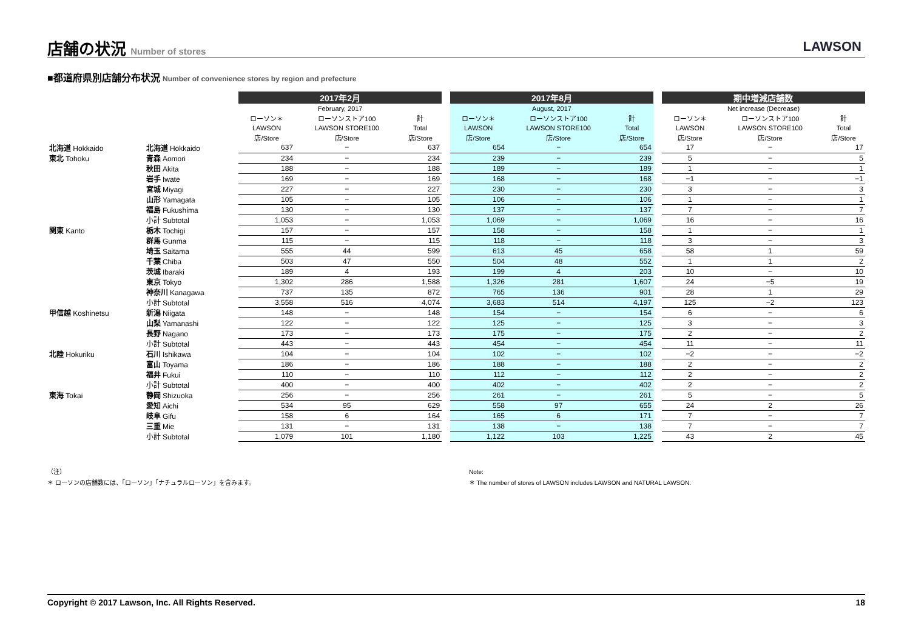店舗の状況 Number of stores
LAWSON
■都道府県別店舗分布状況 Number of convenience stores by region and prefecture
| | | 2017年2月 | | | | 2017年8月 | | | | 期中増減店舗数 | | |
| --- | --- | --- | --- | --- | --- | --- | --- | --- | --- | --- | --- | --- |
| | | February, 2017 | | | | August, 2017 | | | | Net increase (Decrease) | | |
| | | ローソン＊ | ローソンストア100 | 計 | | ローソン＊ | ローソンストア100 | 計 | | ローソン＊ | ローソンストア100 | 計 |
| | | LAWSON | LAWSON STORE100 | Total | | LAWSON | LAWSON STORE100 | Total | | LAWSON | LAWSON STORE100 | Total |
| | | 店/Store | 店/Store | 店/Store | | 店/Store | 店/Store | 店/Store | | 店/Store | 店/Store | 店/Store |
| 北海道 Hokkaido | 北海道 Hokkaido | 637 | − | 637 | | 654 | − | 654 | | 17 | − | 17 |
| 東北 Tohoku | 青森 Aomori | 234 | − | 234 | | 239 | − | 239 | | 5 | − | 5 |
| | 秋田 Akita | 188 | − | 188 | | 189 | − | 189 | | 1 | − | 1 |
| | 岩手 Iwate | 169 | − | 169 | | 168 | − | 168 | | −1 | − | −1 |
| | 宮城 Miyagi | 227 | − | 227 | | 230 | − | 230 | | 3 | − | 3 |
| | 山形 Yamagata | 105 | − | 105 | | 106 | − | 106 | | 1 | − | 1 |
| | 福島 Fukushima | 130 | − | 130 | | 137 | − | 137 | | 7 | − | 7 |
| | 小計 Subtotal | 1,053 | − | 1,053 | | 1,069 | − | 1,069 | | 16 | − | 16 |
| 関東 Kanto | 栃木 Tochigi | 157 | − | 157 | | 158 | − | 158 | | 1 | − | 1 |
| | 群馬 Gunma | 115 | − | 115 | | 118 | − | 118 | | 3 | − | 3 |
| | 埼玉 Saitama | 555 | 44 | 599 | | 613 | 45 | 658 | | 58 | 1 | 59 |
| | 千葉 Chiba | 503 | 47 | 550 | | 504 | 48 | 552 | | 1 | 1 | 2 |
| | 茨城 Ibaraki | 189 | 4 | 193 | | 199 | 4 | 203 | | 10 | − | 10 |
| | 東京 Tokyo | 1,302 | 286 | 1,588 | | 1,326 | 281 | 1,607 | | 24 | −5 | 19 |
| | 神奈川 Kanagawa | 737 | 135 | 872 | | 765 | 136 | 901 | | 28 | 1 | 29 |
| | 小計 Subtotal | 3,558 | 516 | 4,074 | | 3,683 | 514 | 4,197 | | 125 | −2 | 123 |
| 甲信越 Koshinetsu | 新潟 Niigata | 148 | − | 148 | | 154 | − | 154 | | 6 | − | 6 |
| | 山梨 Yamanashi | 122 | − | 122 | | 125 | − | 125 | | 3 | − | 3 |
| | 長野 Nagano | 173 | − | 173 | | 175 | − | 175 | | 2 | − | 2 |
| | 小計 Subtotal | 443 | − | 443 | | 454 | − | 454 | | 11 | − | 11 |
| 北陸 Hokuriku | 石川 Ishikawa | 104 | − | 104 | | 102 | − | 102 | | −2 | − | −2 |
| | 富山 Toyama | 186 | − | 186 | | 188 | − | 188 | | 2 | − | 2 |
| | 福井 Fukui | 110 | − | 110 | | 112 | − | 112 | | 2 | − | 2 |
| | 小計 Subtotal | 400 | − | 400 | | 402 | − | 402 | | 2 | − | 2 |
| 東海 Tokai | 静岡 Shizuoka | 256 | − | 256 | | 261 | − | 261 | | 5 | − | 5 |
| | 愛知 Aichi | 534 | 95 | 629 | | 558 | 97 | 655 | | 24 | 2 | 26 |
| | 岐阜 Gifu | 158 | 6 | 164 | | 165 | 6 | 171 | | 7 | − | 7 |
| | 三重 Mie | 131 | − | 131 | | 138 | − | 138 | | 7 | − | 7 |
| | 小計 Subtotal | 1,079 | 101 | 1,180 | | 1,122 | 103 | 1,225 | | 43 | 2 | 45 |
（注）
＊ ローソンの店舗数には、「ローソン」「ナチュラルローソン」を含みます。
Note:
＊ The number of stores of LAWSON includes LAWSON and NATURAL LAWSON.
Copyright © 2017 Lawson, Inc. All Rights Reserved. 18